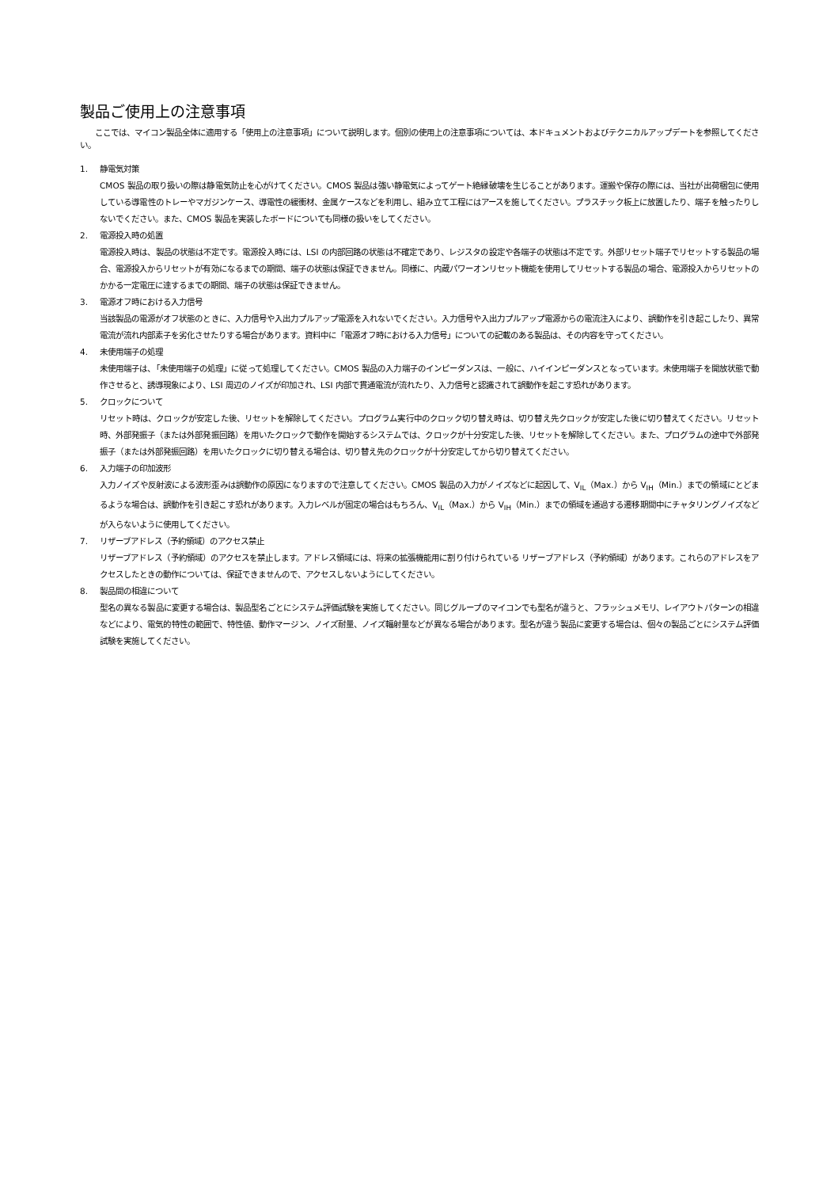製品ご使用上の注意事項
ここでは、マイコン製品全体に適用する「使用上の注意事項」について説明します。個別の使用上の注意事項については、本ドキュメントおよびテクニカルアップデートを参照してください。
1. 静電気対策
CMOS 製品の取り扱いの際は静電気防止を心がけてください。CMOS 製品は強い静電気によってゲート絶縁破壊を生じることがあります。運搬や保存の際には、当社が出荷梱包に使用している導電性のトレーやマガジンケース、導電性の緩衝材、金属ケースなどを利用し、組み立て工程にはアースを施してください。プラスチック板上に放置したり、端子を触ったりしないでください。また、CMOS 製品を実装したボードについても同様の扱いをしてください。
2. 電源投入時の処置
電源投入時は、製品の状態は不定です。電源投入時には、LSI の内部回路の状態は不確定であり、レジスタの設定や各端子の状態は不定です。外部リセット端子でリセットする製品の場合、電源投入からリセットが有効になるまでの期間、端子の状態は保証できません。同様に、内蔵パワーオンリセット機能を使用してリセットする製品の場合、電源投入からリセットのかかる一定電圧に達するまでの期間、端子の状態は保証できません。
3. 電源オフ時における入力信号
当該製品の電源がオフ状態のときに、入力信号や入出力プルアップ電源を入れないでください。入力信号や入出力プルアップ電源からの電流注入により、誤動作を引き起こしたり、異常電流が流れ内部素子を劣化させたりする場合があります。資料中に「電源オフ時における入力信号」についての記載のある製品は、その内容を守ってください。
4. 未使用端子の処理
未使用端子は、「未使用端子の処理」に従って処理してください。CMOS 製品の入力端子のインピーダンスは、一般に、ハイインピーダンスとなっています。未使用端子を開放状態で動作させると、誘導現象により、LSI 周辺のノイズが印加され、LSI 内部で貫通電流が流れたり、入力信号と認識されて誤動作を起こす恐れがあります。
5. クロックについて
リセット時は、クロックが安定した後、リセットを解除してください。プログラム実行中のクロック切り替え時は、切り替え先クロックが安定した後に切り替えてください。リセット時、外部発振子（または外部発振回路）を用いたクロックで動作を開始するシステムでは、クロックが十分安定した後、リセットを解除してください。また、プログラムの途中で外部発振子（または外部発振回路）を用いたクロックに切り替える場合は、切り替え先のクロックが十分安定してから切り替えてください。
6. 入力端子の印加波形
入力ノイズや反射波による波形歪みは誤動作の原因になりますので注意してください。CMOS 製品の入力がノイズなどに起因して、V<sub>IL</sub>（Max.）から V<sub>IH</sub>（Min.）までの領域にとどまるような場合は、誤動作を引き起こす恐れがあります。入力レベルが固定の場合はもちろん、V<sub>IL</sub>（Max.）から V<sub>IH</sub>（Min.）までの領域を通過する遷移期間中にチャタリングノイズなどが入らないように使用してください。
7. リザーブアドレス（予約領域）のアクセス禁止
リザーブアドレス（予約領域）のアクセスを禁止します。アドレス領域には、将来の拡張機能用に割り付けられている リザーブアドレス（予約領域）があります。これらのアドレスをアクセスしたときの動作については、保証できませんので、アクセスしないようにしてください。
8. 製品間の相違について
型名の異なる製品に変更する場合は、製品型名ごとにシステム評価試験を実施してください。同じグループのマイコンでも型名が違うと、フラッシュメモリ、レイアウトパターンの相違などにより、電気的特性の範囲で、特性値、動作マージン、ノイズ耐量、ノイズ輻射量などが異なる場合があります。型名が違う製品に変更する場合は、個々の製品ごとにシステム評価試験を実施してください。